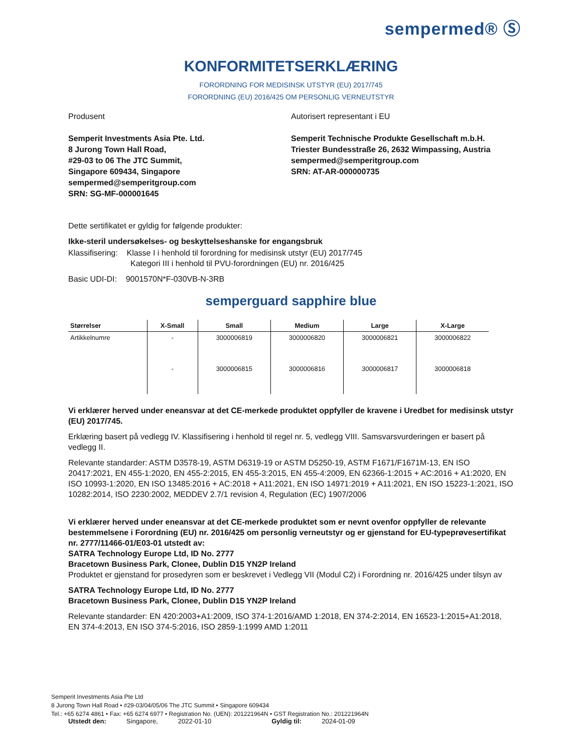sempermed® Ⓢ
KONFORMITETSERKLÆRING
FORORDNING FOR MEDISINSK UTSTYR (EU) 2017/745
FORORDNING (EU) 2016/425 OM PERSONLIG VERNEUTSTYR
Produsent
Semperit Investments Asia Pte. Ltd.
8 Jurong Town Hall Road,
#29-03 to 06 The JTC Summit,
Singapore 609434, Singapore
sempermed@semperitgroup.com
SRN: SG-MF-000001645
Autorisert representant i EU
Semperit Technische Produkte Gesellschaft m.b.H.
Triester Bundesstraße 26, 2632 Wimpassing, Austria
sempermed@semperitgroup.com
SRN: AT-AR-000000735
Dette sertifikatet er gyldig for følgende produkter:
Ikke-steril undersøkelses- og beskyttelseshanske for engangsbruk
Klassifisering: Klasse I i henhold til forordning for medisinsk utstyr (EU) 2017/745
Kategori III i henhold til PVU-forordningen (EU) nr. 2016/425
Basic UDI-DI: 9001570N*F-030VB-N-3RB
semperguard sapphire blue
| Størrelser | X-Small | Small | Medium | Large | X-Large |
| --- | --- | --- | --- | --- | --- |
| Artikkelnumre | - | 3000006819 | 3000006820 | 3000006821 | 3000006822 |
| | - | 3000006815 | 3000006816 | 3000006817 | 3000006818 |
Vi erklærer herved under eneansvar at det CE-merkede produktet oppfyller de kravene i Uredbet for medisinsk utstyr (EU) 2017/745.
Erklæring basert på vedlegg IV. Klassifisering i henhold til regel nr. 5, vedlegg VIII. Samsvarsvurderingen er basert på vedlegg II.
Relevante standarder: ASTM D3578-19, ASTM D6319-19 or ASTM D5250-19, ASTM F1671/F1671M-13, EN ISO 20417:2021, EN 455-1:2020, EN 455-2:2015, EN 455-3:2015, EN 455-4:2009, EN 62366-1:2015 + AC:2016 + A1:2020, EN ISO 10993-1:2020, EN ISO 13485:2016 + AC:2018 + A11:2021, EN ISO 14971:2019 + A11:2021, EN ISO 15223-1:2021, ISO 10282:2014, ISO 2230:2002, MEDDEV 2.7/1 revision 4, Regulation (EC) 1907/2006
Vi erklærer herved under eneansvar at det CE-merkede produktet som er nevnt ovenfor oppfyller de relevante bestemmelsene i Forordning (EU) nr. 2016/425 om personlig verneutstyr og er gjenstand for EU-typeprøvesertifikat nr. 2777/11466-01/E03-01 utstedt av:
SATRA Technology Europe Ltd, ID No. 2777
Bracetown Business Park, Clonee, Dublin D15 YN2P Ireland
Produktet er gjenstand for prosedyren som er beskrevet i Vedlegg VII (Modul C2) i Forordning nr. 2016/425 under tilsyn av
SATRA Technology Europe Ltd, ID No. 2777
Bracetown Business Park, Clonee, Dublin D15 YN2P Ireland
Relevante standarder: EN 420:2003+A1:2009, ISO 374-1:2016/AMD 1:2018, EN 374-2:2014, EN 16523-1:2015+A1:2018, EN 374-4:2013, EN ISO 374-5:2016, ISO 2859-1:1999 AMD 1:2011
Utstedt den: Singapore, 2022-01-10 Gyldig til: 2024-01-09
Semperit Investments Asia Pte Ltd
8 Jurong Town Hall Road • #29-03/04/05/06 The JTC Summit • Singapore 609434
Tel.: +65 6274 4861 • Fax: +65 6274 6977 • Registration No. (UEN): 201221964N • GST Registration No.: 201221964N